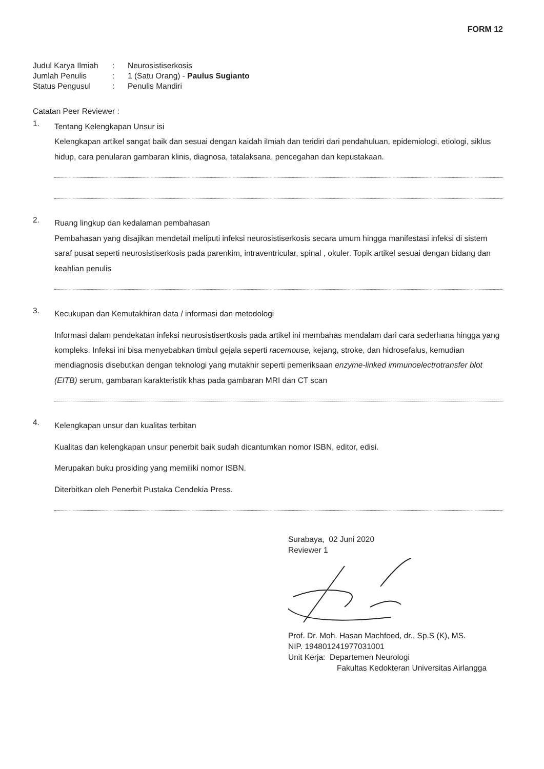FORM 12
| Judul Karya Ilmiah | : | Neurosistiserkosis |
| Jumlah Penulis | : | 1 (Satu Orang) - Paulus Sugianto |
| Status Pengusul | : | Penulis Mandiri |
Catatan Peer Reviewer :
1.
Tentang Kelengkapan Unsur isi
Kelengkapan artikel sangat baik dan sesuai dengan kaidah ilmiah dan teridiri dari pendahuluan, epidemiologi, etiologi, siklus hidup, cara penularan gambaran klinis, diagnosa, tatalaksana, pencegahan dan kepustakaan.
2.
Ruang lingkup dan kedalaman pembahasan
Pembahasan yang disajikan mendetail meliputi infeksi neurosistiserkosis secara umum hingga manifestasi infeksi di sistem saraf pusat seperti neurosistiserkosis pada parenkim, intraventricular, spinal , okuler. Topik artikel sesuai dengan bidang dan keahlian penulis
3.
Kecukupan dan Kemutakhiran data / informasi dan metodologi
Informasi dalam pendekatan infeksi neurosistisertkosis pada artikel ini membahas mendalam dari cara sederhana hingga yang kompleks. Infeksi ini bisa menyebabkan timbul gejala seperti racemouse, kejang, stroke, dan hidrosefalus, kemudian mendiagnosis disebutkan dengan teknologi yang mutakhir seperti pemeriksaan enzyme-linked immunoelectrotransfer blot (EITB) serum, gambaran karakteristik khas pada gambaran MRI dan CT scan
4.
Kelengkapan unsur dan kualitas terbitan
Kualitas dan kelengkapan unsur penerbit baik sudah dicantumkan nomor ISBN, editor, edisi.
Merupakan buku prosiding yang memiliki nomor ISBN.
Diterbitkan oleh Penerbit Pustaka Cendekia Press.
Surabaya, 02 Juni 2020
Reviewer 1
Prof. Dr. Moh. Hasan Machfoed, dr., Sp.S (K), MS.
NIP. 194801241977031001
Unit Kerja: Departemen Neurologi
Fakultas Kedokteran Universitas Airlangga